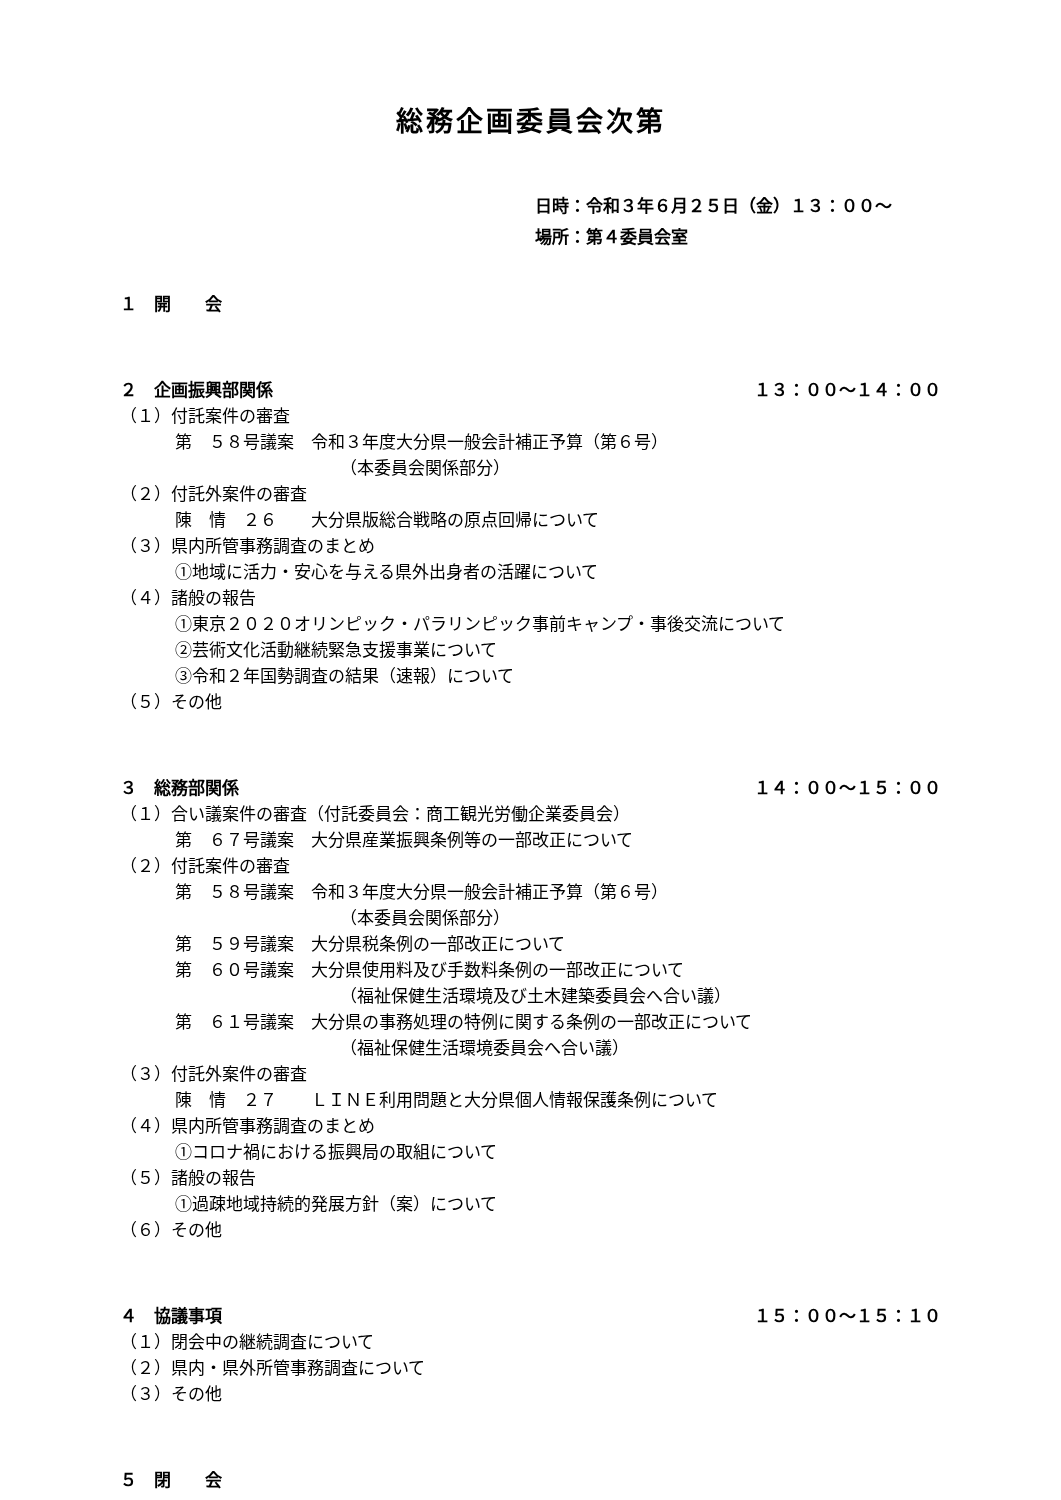総務企画委員会次第
日時：令和３年６月２５日（金）１３：００～
場所：第４委員会室
１　開　　会
２　企画振興部関係 １３：００～１４：００
（１）付託案件の審査
第　５８号議案　令和３年度大分県一般会計補正予算（第６号）
（本委員会関係部分）
（２）付託外案件の審査
陳　情　２６　　大分県版総合戦略の原点回帰について
（３）県内所管事務調査のまとめ
①地域に活力・安心を与える県外出身者の活躍について
（４）諸般の報告
①東京２０２０オリンピック・パラリンピック事前キャンプ・事後交流について
②芸術文化活動継続緊急支援事業について
③令和２年国勢調査の結果（速報）について
（５）その他
３　総務部関係 １４：００～１５：００
（１）合い議案件の審査（付託委員会：商工観光労働企業委員会）
第　６７号議案　大分県産業振興条例等の一部改正について
（２）付託案件の審査
第　５８号議案　令和３年度大分県一般会計補正予算（第６号）
（本委員会関係部分）
第　５９号議案　大分県税条例の一部改正について
第　６０号議案　大分県使用料及び手数料条例の一部改正について
（福祉保健生活環境及び土木建築委員会へ合い議）
第　６１号議案　大分県の事務処理の特例に関する条例の一部改正について
（福祉保健生活環境委員会へ合い議）
（３）付託外案件の審査
陳　情　２７　　ＬＩＮＥ利用問題と大分県個人情報保護条例について
（４）県内所管事務調査のまとめ
①コロナ禍における振興局の取組について
（５）諸般の報告
①過疎地域持続的発展方針（案）について
（６）その他
４　協議事項 １５：００～１５：１０
（１）閉会中の継続調査について
（２）県内・県外所管事務調査について
（３）その他
５　閉　　会